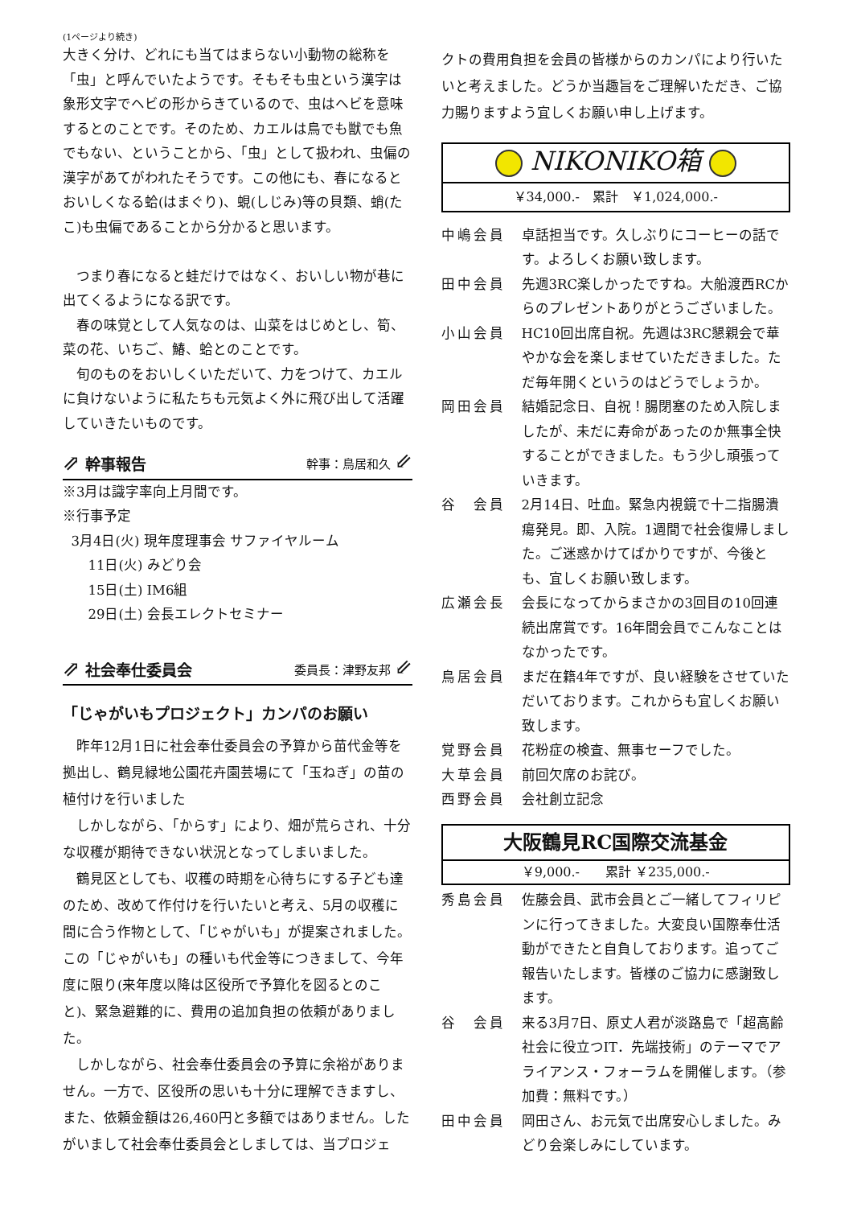(1ページより続き)
大きく分け、どれにも当てはまらない小動物の総称を「虫」と呼んでいたようです。そもそも虫という漢字は象形文字でヘビの形からきているので、虫はヘビを意味するとのことです。そのため、カエルは鳥でも獣でも魚でもない、ということから、「虫」として扱われ、虫偏の漢字があてがわれたそうです。この他にも、春になるとおいしくなる蛤(はまぐり)、蜆(しじみ)等の貝類、蛸(たこ)も虫偏であることから分かると思います。
つまり春になると蛙だけではなく、おいしい物が巷に出てくるようになる訳です。
春の味覚として人気なのは、山菜をはじめとし、筍、菜の花、いちご、鰆、蛤とのことです。
旬のものをおいしくいただいて、力をつけて、カエルに負けないように私たちも元気よく外に飛び出して活躍していきたいものです。
⇗ 幹事報告 幹事：鳥居和久 ⇙
※3月は識字率向上月間です。
※行事予定
3月4日(火) 現年度理事会 サファイヤルーム
11日(火) みどり会
15日(土) IM6組
29日(土) 会長エレクトセミナー
⇗ 社会奉仕委員会 委員長：津野友邦 ⇙
「じゃがいもプロジェクト」カンパのお願い
昨年12月1日に社会奉仕委員会の予算から苗代金等を拠出し、鶴見緑地公園花卉園芸場にて「玉ねぎ」の苗の植付けを行いました
しかしながら、「からす」により、畑が荒らされ、十分な収穫が期待できない状況となってしまいました。
鶴見区としても、収穫の時期を心待ちにする子ども達のため、改めて作付けを行いたいと考え、5月の収穫に間に合う作物として、「じゃがいも」が提案されました。この「じゃがいも」の種いも代金等につきまして、今年度に限り(来年度以降は区役所で予算化を図るとのこと)、緊急避難的に、費用の追加負担の依頼がありました。
しかしながら、社会奉仕委員会の予算に余裕がありません。一方で、区役所の思いも十分に理解できますし、また、依頼金額は26,460円と多額ではありません。したがいまして社会奉仕委員会としましては、当プロジェ
クトの費用負担を会員の皆様からのカンパにより行いたいと考えました。どうか当趣旨をご理解いただき、ご協力賜りますよう宜しくお願い申し上げます。
NIKONIKO箱
￥34,000.-　累計　￥1,024,000.-
中嶋会員 卓話担当です。久しぶりにコーヒーの話です。よろしくお願い致します。
田中会員 先週3RC楽しかったですね。大船渡西RCからのプレゼントありがとうございました。
小山会員 HC10回出席自祝。先週は3RC懇親会で華やかな会を楽しませていただきました。ただ毎年開くというのはどうでしょうか。
岡田会員 結婚記念日、自祝！腸閉塞のため入院しましたが、未だに寿命があったのか無事全快することができました。もう少し頑張っていきます。
谷　会員 2月14日、吐血。緊急内視鏡で十二指腸潰瘍発見。即、入院。1週間で社会復帰しました。ご迷惑かけてばかりですが、今後とも、宜しくお願い致します。
広瀬会長 会長になってからまさかの3回目の10回連続出席賞です。16年間会員でこんなことはなかったです。
鳥居会員 まだ在籍4年ですが、良い経験をさせていただいております。これからも宜しくお願い致します。
覚野会員 花粉症の検査、無事セーフでした。
大草会員 前回欠席のお詫び。
西野会員 会社創立記念
大阪鶴見RC国際交流基金
￥9,000.-　　累計 ￥235,000.-
秀島会員 佐藤会員、武市会員とご一緒してフィリピンに行ってきました。大変良い国際奉仕活動ができたと自負しております。追ってご報告いたします。皆様のご協力に感謝致します。
谷　会員 来る3月7日、原丈人君が淡路島で「超高齢社会に役立つIT．先端技術」のテーマでアライアンス・フォーラムを開催します。（参加費：無料です。）
田中会員 岡田さん、お元気で出席安心しました。みどり会楽しみにしています。